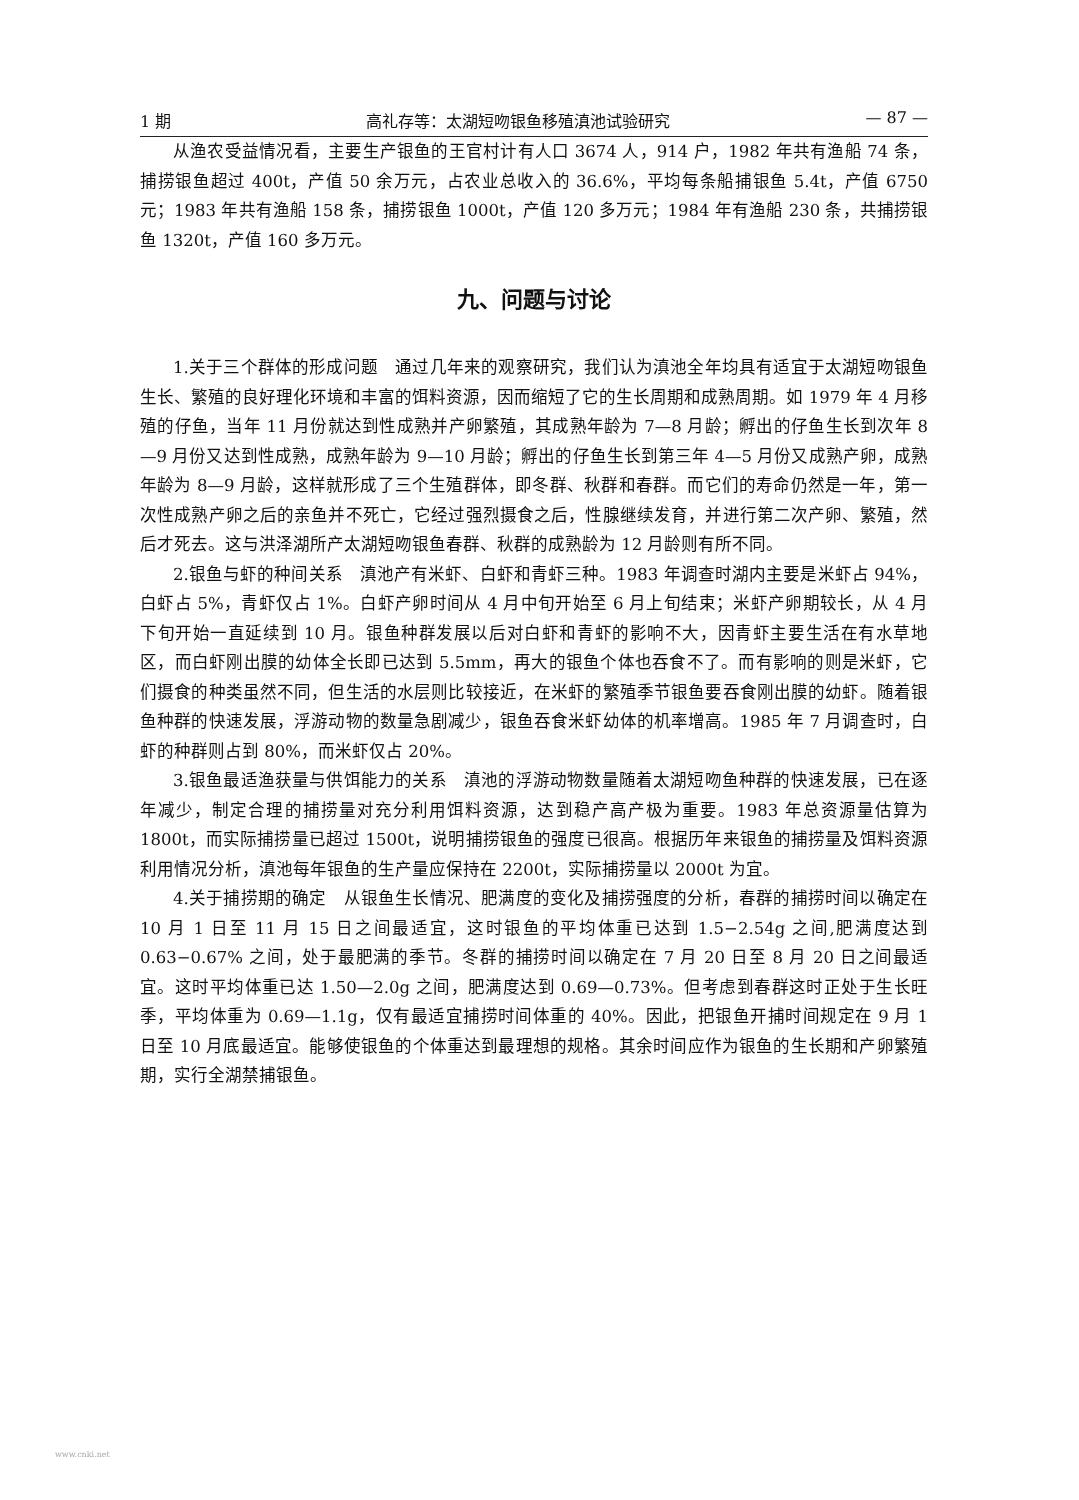1 期 高礼存等：太湖短吻银鱼移殖滇池试验研究 — 87 —
从渔农受益情况看，主要生产银鱼的王官村计有人口 3674 人，914 户，1982 年共有渔船 74 条，捕捞银鱼超过 400t，产值 50 余万元，占农业总收入的 36.6%，平均每条船捕银鱼 5.4t，产值 6750 元；1983 年共有渔船 158 条，捕捞银鱼 1000t，产值 120 多万元；1984 年有渔船 230 条，共捕捞银鱼 1320t，产值 160 多万元。
九、问题与讨论
1.关于三个群体的形成问题　通过几年来的观察研究，我们认为滇池全年均具有适宜于太湖短吻银鱼生长、繁殖的良好理化环境和丰富的饵料资源，因而缩短了它的生长周期和成熟周期。如 1979 年 4 月移殖的仔鱼，当年 11 月份就达到性成熟并产卵繁殖，其成熟年龄为 7—8 月龄；孵出的仔鱼生长到次年 8—9 月份又达到性成熟，成熟年龄为 9—10 月龄；孵出的仔鱼生长到第三年 4—5 月份又成熟产卵，成熟年龄为 8—9 月龄，这样就形成了三个生殖群体，即冬群、秋群和春群。而它们的寿命仍然是一年，第一次性成熟产卵之后的亲鱼并不死亡，它经过强烈摄食之后，性腺继续发育，并进行第二次产卵、繁殖，然后才死去。这与洪泽湖所产太湖短吻银鱼春群、秋群的成熟龄为 12 月龄则有所不同。
2.银鱼与虾的种间关系　滇池产有米虾、白虾和青虾三种。1983 年调查时湖内主要是米虾占 94%，白虾占 5%，青虾仅占 1%。白虾产卵时间从 4 月中旬开始至 6 月上旬结束；米虾产卵期较长，从 4 月下旬开始一直延续到 10 月。银鱼种群发展以后对白虾和青虾的影响不大，因青虾主要生活在有水草地区，而白虾刚出膜的幼体全长即已达到 5.5mm，再大的银鱼个体也吞食不了。而有影响的则是米虾，它们摄食的种类虽然不同，但生活的水层则比较接近，在米虾的繁殖季节银鱼要吞食刚出膜的幼虾。随着银鱼种群的快速发展，浮游动物的数量急剧减少，银鱼吞食米虾幼体的机率增高。1985 年 7 月调查时，白虾的种群则占到 80%，而米虾仅占 20%。
3.银鱼最适渔获量与供饵能力的关系　滇池的浮游动物数量随着太湖短吻鱼种群的快速发展，已在逐年减少，制定合理的捕捞量对充分利用饵料资源，达到稳产高产极为重要。1983 年总资源量估算为 1800t，而实际捕捞量已超过 1500t，说明捕捞银鱼的强度已很高。根据历年来银鱼的捕捞量及饵料资源利用情况分析，滇池每年银鱼的生产量应保持在 2200t，实际捕捞量以 2000t 为宜。
4.关于捕捞期的确定　从银鱼生长情况、肥满度的变化及捕捞强度的分析，春群的捕捞时间以确定在 10 月 1 日至 11 月 15 日之间最适宜，这时银鱼的平均体重已达到 1.5−2.54g 之间,肥满度达到 0.63−0.67% 之间，处于最肥满的季节。冬群的捕捞时间以确定在 7 月 20 日至 8 月 20 日之间最适宜。这时平均体重已达 1.50—2.0g 之间，肥满度达到 0.69—0.73%。但考虑到春群这时正处于生长旺季，平均体重为 0.69—1.1g，仅有最适宜捕捞时间体重的 40%。因此，把银鱼开捕时间规定在 9 月 1 日至 10 月底最适宜。能够使银鱼的个体重达到最理想的规格。其余时间应作为银鱼的生长期和产卵繁殖期，实行全湖禁捕银鱼。
www.cnki.net